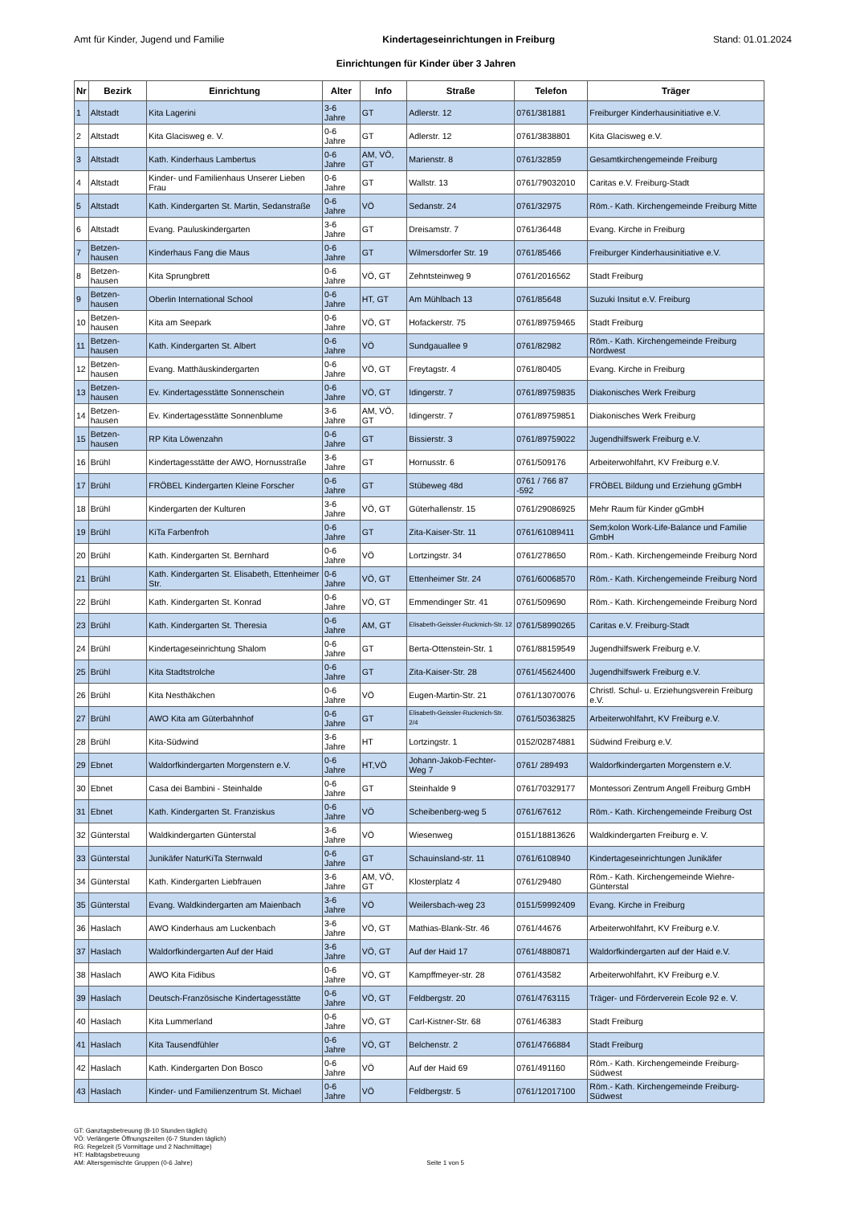Amt für Kinder, Jugend und Familie Kindertageseinrichtungen in Freiburg Stand: 01.01.2024
Einrichtungen für Kinder über 3 Jahren
| Nr | Bezirk | Einrichtung | Alter | Info | Straße | Telefon | Träger |
| --- | --- | --- | --- | --- | --- | --- | --- |
| 1 | Altstadt | Kita Lagerini | 3-6 Jahre | GT | Adlerstr. 12 | 0761/381881 | Freiburger Kinderhausinitiative e.V. |
| 2 | Altstadt | Kita Glacisweg e. V. | 0-6 Jahre | GT | Adlerstr. 12 | 0761/3838801 | Kita Glacisweg e.V. |
| 3 | Altstadt | Kath. Kinderhaus Lambertus | 0-6 Jahre | AM, VÖ, GT | Marienstr. 8 | 0761/32859 | Gesamtkirchengemeinde Freiburg |
| 4 | Altstadt | Kinder- und Familienhaus Unserer Lieben Frau | 0-6 Jahre | GT | Wallstr. 13 | 0761/79032010 | Caritas e.V. Freiburg-Stadt |
| 5 | Altstadt | Kath. Kindergarten St. Martin, Sedanstraße | 0-6 Jahre | VÖ | Sedanstr. 24 | 0761/32975 | Röm.- Kath. Kirchengemeinde Freiburg Mitte |
| 6 | Altstadt | Evang. Pauluskindergarten | 3-6 Jahre | GT | Dreisamstr. 7 | 0761/36448 | Evang. Kirche in Freiburg |
| 7 | Betzen-hausen | Kinderhaus Fang die Maus | 0-6 Jahre | GT | Wilmersdorfer Str. 19 | 0761/85466 | Freiburger Kinderhausinitiative e.V. |
| 8 | Betzen-hausen | Kita Sprungbrett | 0-6 Jahre | VÖ, GT | Zehntsteinweg 9 | 0761/2016562 | Stadt Freiburg |
| 9 | Betzen-hausen | Oberlin International School | 0-6 Jahre | HT, GT | Am Mühlbach 13 | 0761/85648 | Suzuki Insitut e.V. Freiburg |
| 10 | Betzen-hausen | Kita am Seepark | 0-6 Jahre | VÖ, GT | Hofackerstr. 75 | 0761/89759465 | Stadt Freiburg |
| 11 | Betzen-hausen | Kath. Kindergarten St. Albert | 0-6 Jahre | VÖ | Sundgauallee 9 | 0761/82982 | Röm.- Kath. Kirchengemeinde Freiburg Nordwest |
| 12 | Betzen-hausen | Evang. Matthäuskindergarten | 0-6 Jahre | VÖ, GT | Freytagstr. 4 | 0761/80405 | Evang. Kirche in Freiburg |
| 13 | Betzen-hausen | Ev. Kindertagesstätte Sonnenschein | 0-6 Jahre | VÖ, GT | Idingerstr. 7 | 0761/89759835 | Diakonisches Werk Freiburg |
| 14 | Betzen-hausen | Ev. Kindertagesstätte Sonnenblume | 3-6 Jahre | AM, VÖ, GT | Idingerstr. 7 | 0761/89759851 | Diakonisches Werk Freiburg |
| 15 | Betzen-hausen | RP Kita Löwenzahn | 0-6 Jahre | GT | Bissierstr. 3 | 0761/89759022 | Jugendhilfswerk Freiburg e.V. |
| 16 | Brühl | Kindertagesstätte der AWO, Hornusstraße | 3-6 Jahre | GT | Hornusstr. 6 | 0761/509176 | Arbeiterwohlfahrt, KV Freiburg e.V. |
| 17 | Brühl | FRÖBEL Kindergarten Kleine Forscher | 0-6 Jahre | GT | Stübeweg 48d | 0761 / 766 87 -592 | FRÖBEL Bildung und Erziehung gGmbH |
| 18 | Brühl | Kindergarten der Kulturen | 3-6 Jahre | VÖ, GT | Güterhallenstr. 15 | 0761/29086925 | Mehr Raum für Kinder gGmbH |
| 19 | Brühl | KiTa Farbenfroh | 0-6 Jahre | GT | Zita-Kaiser-Str. 11 | 0761/61089411 | Sem;kolon Work-Life-Balance und Familie GmbH |
| 20 | Brühl | Kath. Kindergarten St. Bernhard | 0-6 Jahre | VÖ | Lortzingstr. 34 | 0761/278650 | Röm.- Kath. Kirchengemeinde Freiburg Nord |
| 21 | Brühl | Kath. Kindergarten St. Elisabeth, Ettenheimer Str. | 0-6 Jahre | VÖ, GT | Ettenheimer Str. 24 | 0761/60068570 | Röm.- Kath. Kirchengemeinde Freiburg Nord |
| 22 | Brühl | Kath. Kindergarten St. Konrad | 0-6 Jahre | VÖ, GT | Emmendinger Str. 41 | 0761/509690 | Röm.- Kath. Kirchengemeinde Freiburg Nord |
| 23 | Brühl | Kath. Kindergarten St. Theresia | 0-6 Jahre | AM, GT | Elisabeth-Geissler-Ruckmich-Str. 12 | 0761/58990265 | Caritas e.V. Freiburg-Stadt |
| 24 | Brühl | Kindertageseinrichtung Shalom | 0-6 Jahre | GT | Berta-Ottenstein-Str. 1 | 0761/88159549 | Jugendhilfswerk Freiburg e.V. |
| 25 | Brühl | Kita Stadtstrolche | 0-6 Jahre | GT | Zita-Kaiser-Str. 28 | 0761/45624400 | Jugendhilfswerk Freiburg e.V. |
| 26 | Brühl | Kita Nesthäkchen | 0-6 Jahre | VÖ | Eugen-Martin-Str. 21 | 0761/13070076 | Christl. Schul- u. Erziehungsverein Freiburg e.V. |
| 27 | Brühl | AWO Kita am Güterbahnhof | 0-6 Jahre | GT | Elisabeth-Geissler-Ruckmich-Str. 2/4 | 0761/50363825 | Arbeiterwohlfahrt, KV Freiburg e.V. |
| 28 | Brühl | Kita-Südwind | 3-6 Jahre | HT | Lortzingstr. 1 | 0152/02874881 | Südwind Freiburg e.V. |
| 29 | Ebnet | Waldorfkindergarten Morgenstern e.V. | 0-6 Jahre | HT,VÖ | Johann-Jakob-Fechter-Weg 7 | 0761/ 289493 | Waldorfkindergarten Morgenstern e.V. |
| 30 | Ebnet | Casa dei Bambini - Steinhalde | 0-6 Jahre | GT | Steinhalde 9 | 0761/70329177 | Montessori Zentrum Angell Freiburg GmbH |
| 31 | Ebnet | Kath. Kindergarten St. Franziskus | 0-6 Jahre | VÖ | Scheibenberg-weg 5 | 0761/67612 | Röm.- Kath. Kirchengemeinde Freiburg Ost |
| 32 | Günterstal | Waldkindergarten Günterstal | 3-6 Jahre | VÖ | Wiesenweg | 0151/18813626 | Waldkindergarten Freiburg e. V. |
| 33 | Günterstal | Junikäfer NaturKiTa Sternwald | 0-6 Jahre | GT | Schauinsland-str. 11 | 0761/6108940 | Kindertageseinrichtungen Junikäfer |
| 34 | Günterstal | Kath. Kindergarten Liebfrauen | 3-6 Jahre | AM, VÖ, GT | Klosterplatz 4 | 0761/29480 | Röm.- Kath. Kirchengemeinde Wiehre-Günterstal |
| 35 | Günterstal | Evang. Waldkindergarten am Maienbach | 3-6 Jahre | VÖ | Weilersbach-weg 23 | 0151/59992409 | Evang. Kirche in Freiburg |
| 36 | Haslach | AWO Kinderhaus am Luckenbach | 3-6 Jahre | VÖ, GT | Mathias-Blank-Str. 46 | 0761/44676 | Arbeiterwohlfahrt, KV Freiburg e.V. |
| 37 | Haslach | Waldorfkindergarten Auf der Haid | 3-6 Jahre | VÖ, GT | Auf der Haid 17 | 0761/4880871 | Waldorfkindergarten auf der Haid e.V. |
| 38 | Haslach | AWO Kita Fidibus | 0-6 Jahre | VÖ, GT | Kampffmeyer-str. 28 | 0761/43582 | Arbeiterwohlfahrt, KV Freiburg e.V. |
| 39 | Haslach | Deutsch-Französische Kindertagesstätte | 0-6 Jahre | VÖ, GT | Feldbergstr. 20 | 0761/4763115 | Träger- und Förderverein Ecole 92 e. V. |
| 40 | Haslach | Kita Lummerland | 0-6 Jahre | VÖ, GT | Carl-Kistner-Str. 68 | 0761/46383 | Stadt Freiburg |
| 41 | Haslach | Kita Tausendfühler | 0-6 Jahre | VÖ, GT | Belchenstr. 2 | 0761/4766884 | Stadt Freiburg |
| 42 | Haslach | Kath. Kindergarten Don Bosco | 0-6 Jahre | VÖ | Auf der Haid 69 | 0761/491160 | Röm.- Kath. Kirchengemeinde Freiburg-Südwest |
| 43 | Haslach | Kinder- und Familienzentrum St. Michael | 0-6 Jahre | VÖ | Feldbergstr. 5 | 0761/12017100 | Röm.- Kath. Kirchengemeinde Freiburg-Südwest |
GT: Ganztagsbetreuung (8-10 Stunden täglich)
VÖ: Verlängerte Öffnungszeiten (6-7 Stunden täglich)
RG: Regelzeit (5 Vormittage und 2 Nachmittage)
HT: Halbtagsbetreuung
AM: Altersgemischte Gruppen (0-6 Jahre)
Seite 1 von 5